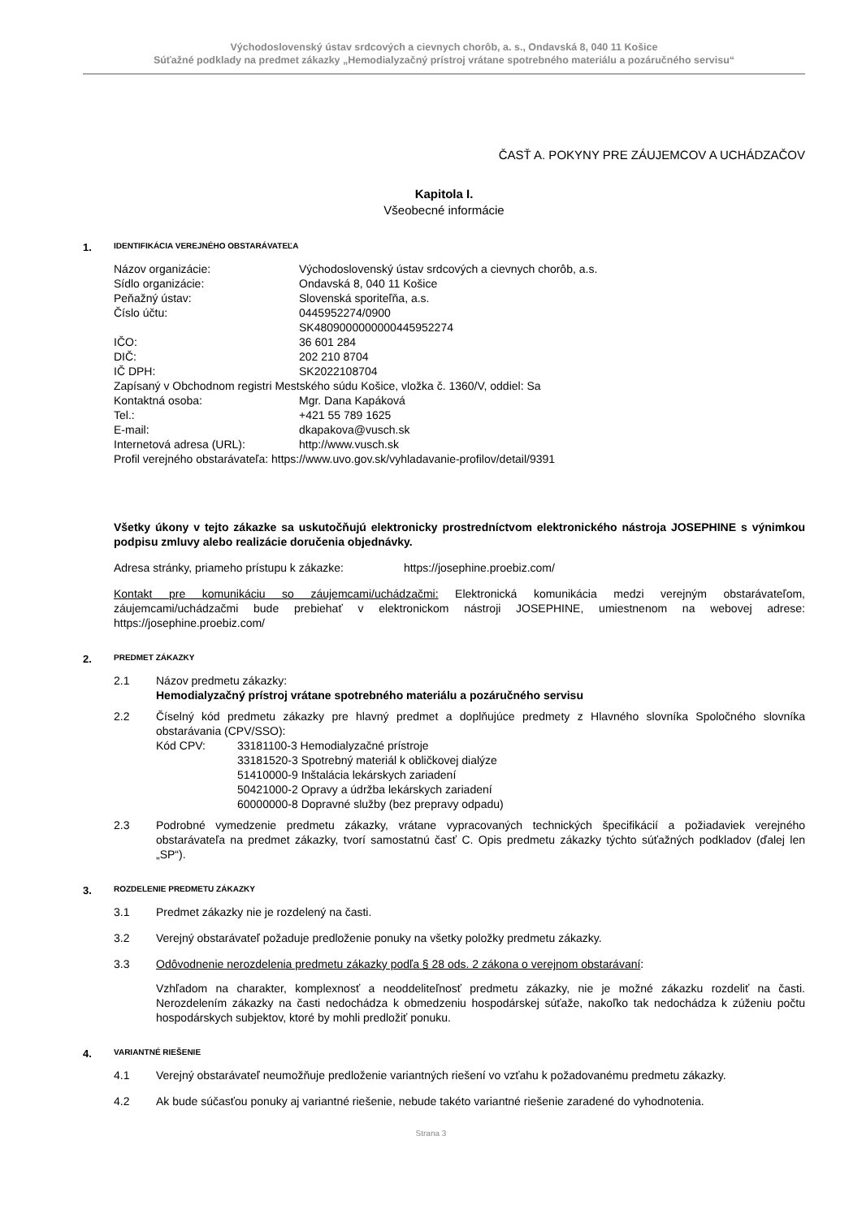Východoslovenský ústav srdcových a cievnych chorôb, a. s., Ondavská 8, 040 11 Košice
Súťažné podklady na predmet zákazky „Hemodialyzačný prístroj vrátane spotrebného materiálu a pozáručného servisu“
ČASŤ A. POKYNY PRE ZÁUJEMCOV A UCHÁDZAČOV
Kapitola I.
Všeobecné informácie
1. IDENTIFIKÁCIA VEREJNÉHO OBSTARÁVATEĽA
| Názov organizácie: | Východoslovenský ústav srdcových a cievnych chorôb, a.s. |
| Sídlo organizácie: | Ondavská 8, 040 11 Košice |
| Peňažný ústav: | Slovenská sporiteľňa, a.s. |
| Číslo účtu: | 0445952274/0900 SK4809000000000445952274 |
| IČO: | 36 601 284 |
| DIČ: | 202 210 8704 |
| IČ DPH: | SK2022108704 |
| Zapísaný v Obchodnom registri Mestského súdu Košice, vložka č. 1360/V, oddiel: Sa | |
| Kontaktná osoba: | Mgr. Dana Kapáková |
| Tel.: | +421 55 789 1625 |
| E-mail: | dkapakova@vusch.sk |
| Internetová adresa (URL): | http://www.vusch.sk |
| Profil verejného obstarávateľa: https://www.uvo.gov.sk/vyhladavanie-profilov/detail/9391 | |
Všetky úkony v tejto zákazke sa uskutočňujú elektronicky prostredníctvom elektronického nástroja JOSEPHINE s výnimkou podpisu zmluvy alebo realizácie doručenia objednávky.
Adresa stránky, priameho prístupu k zákazke: https://josephine.proebiz.com/
Kontakt pre komunikáciu so záujemcami/uchádzačmi: Elektronická komunikácia medzi verejným obstarávateľom, záujemcami/uchádzačmi bude prebiehať v elektronickom nástroji JOSEPHINE, umiestnenom na webovej adrese: https://josephine.proebiz.com/
2. PREDMET ZÁKAZKY
2.1 Názov predmetu zákazky:
Hemodialyzačný prístroj vrátane spotrebného materiálu a pozáručného servisu
2.2 Číselný kód predmetu zákazky pre hlavný predmet a doplňujúce predmety z Hlavného slovníka Spoločného slovníka obstarávania (CPV/SSO):
| Kód CPV: | 33181100-3 Hemodialyzačné prístroje 33181520-3 Spotrebný materiál k obličkovej dialýze 51410000-9 Inštalácia lekárskych zariadení 50421000-2 Opravy a údržba lekárskych zariadení 60000000-8 Dopravné služby (bez prepravy odpadu) |
2.3 Podrobné vymedzenie predmetu zákazky, vrátane vypracovaných technických špecifikácií a požiadaviek verejného obstarávateľa na predmet zákazky, tvorí samostatnú časť C. Opis predmetu zákazky týchto súťažných podkladov (ďalej len „SP“).
3. ROZDELENIE PREDMETU ZÁKAZKY
3.1 Predmet zákazky nie je rozdelený na časti.
3.2 Verejný obstarávateľ požaduje predloženie ponuky na všetky položky predmetu zákazky.
3.3 Odôvodnenie nerozdelenia predmetu zákazky podľa § 28 ods. 2 zákona o verejnom obstarávaní:
Vzhľadom na charakter, komplexnosť a neoddeliteľnosť predmetu zákazky, nie je možné zákazku rozdeliť na časti. Nerozdelením zákazky na časti nedochádza k obmedzeniu hospodárskej súťaže, nakoľko tak nedochádza k zúženiu počtu hospodárskych subjektov, ktoré by mohli predložiť ponuku.
4. VARIANTNÉ RIEŠENIE
4.1 Verejný obstarávateľ neumožňuje predloženie variantných riešení vo vzťahu k požadovanému predmetu zákazky.
4.2 Ak bude súčasťou ponuky aj variantné riešenie, nebude takéto variantné riešenie zaradené do vyhodnotenia.
Strana 3